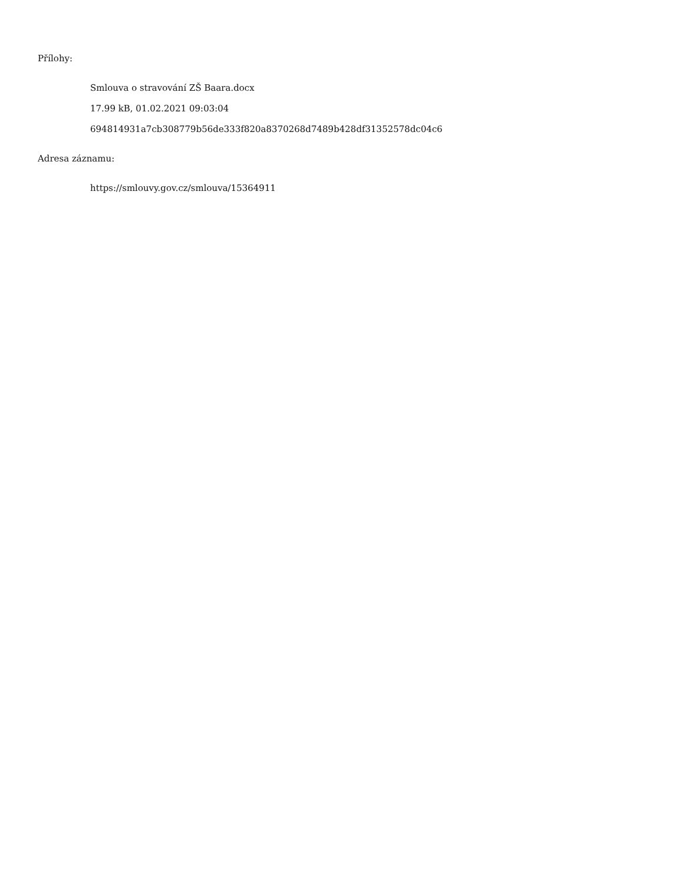Přílohy:
Smlouva o stravování ZŠ Baara.docx
17.99 kB, 01.02.2021 09:03:04
694814931a7cb308779b56de333f820a8370268d7489b428df31352578dc04c6
Adresa záznamu:
https://smlouvy.gov.cz/smlouva/15364911